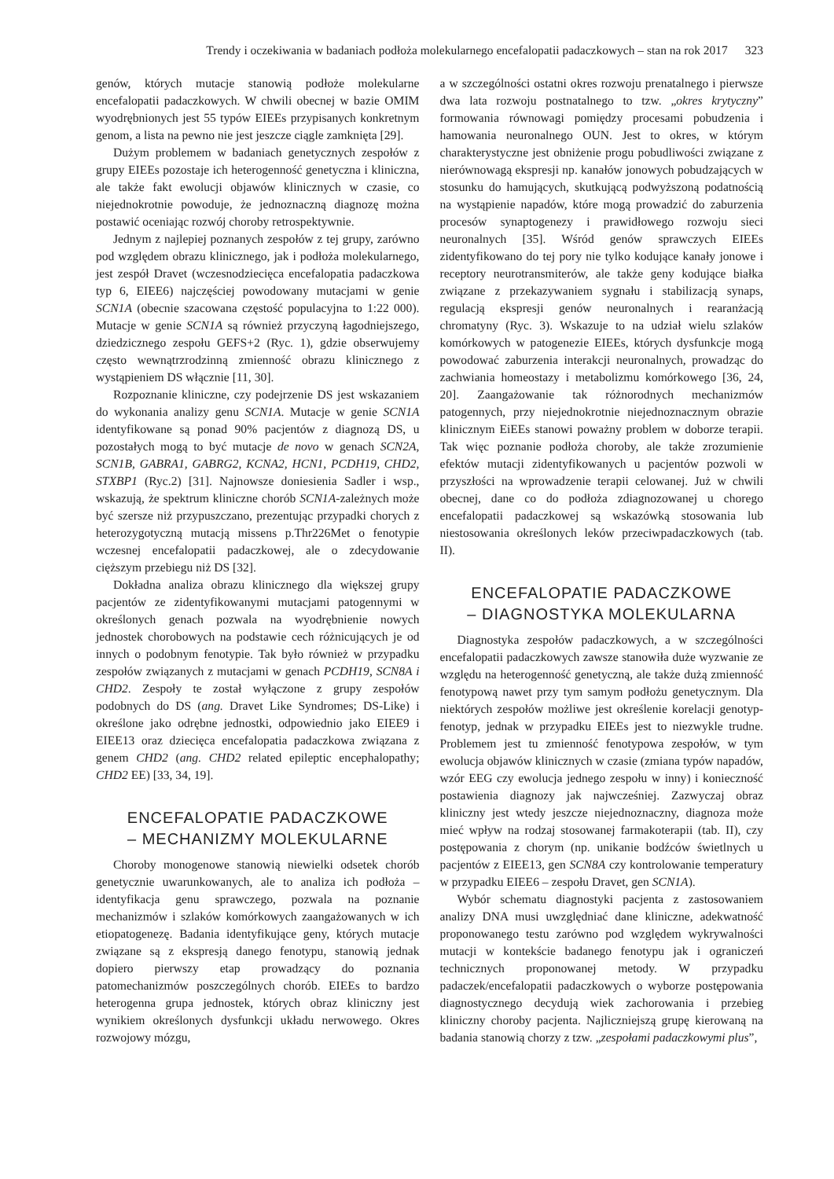Trendy i oczekiwania w badaniach podłoża molekularnego encefalopatii padaczkowych – stan na rok 2017 323
genów, których mutacje stanowią podłoże molekularne encefalopatii padaczkowych. W chwili obecnej w bazie OMIM wyodrębnionych jest 55 typów EIEEs przypisanych konkretnym genom, a lista na pewno nie jest jeszcze ciągle zamknięta [29].
Dużym problemem w badaniach genetycznych zespołów z grupy EIEEs pozostaje ich heterogenność genetyczna i kliniczna, ale także fakt ewolucji objawów klinicznych w czasie, co niejednokrotnie powoduje, że jednoznaczną diagnozę można postawić oceniając rozwój choroby retrospektywnie.
Jednym z najlepiej poznanych zespołów z tej grupy, zarówno pod względem obrazu klinicznego, jak i podłoża molekularnego, jest zespół Dravet (wczesnodziecięca encefalopatia padaczkowa typ 6, EIEE6) najczęściej powodowany mutacjami w genie SCN1A (obecnie szacowana częstość populacyjna to 1:22 000). Mutacje w genie SCN1A są również przyczyną łagodniejszego, dziedzicznego zespołu GEFS+2 (Ryc. 1), gdzie obserwujemy często wewnątrzrodzinną zmienność obrazu klinicznego z wystąpieniem DS włącznie [11, 30].
Rozpoznanie kliniczne, czy podejrzenie DS jest wskazaniem do wykonania analizy genu SCN1A. Mutacje w genie SCN1A identyfikowane są ponad 90% pacjentów z diagnozą DS, u pozostałych mogą to być mutacje de novo w genach SCN2A, SCN1B, GABRA1, GABRG2, KCNA2, HCN1, PCDH19, CHD2, STXBP1 (Ryc.2) [31]. Najnowsze doniesienia Sadler i wsp., wskazują, że spektrum kliniczne chorób SCN1A-zależnych może być szersze niż przypuszczano, prezentując przypadki chorych z heterozygotyczną mutacją missens p.Thr226Met o fenotypie wczesnej encefalopatii padaczkowej, ale o zdecydowanie cięższym przebiegu niż DS [32].
Dokładna analiza obrazu klinicznego dla większej grupy pacjentów ze zidentyfikowanymi mutacjami patogennymi w określonych genach pozwala na wyodrębnienie nowych jednostek chorobowych na podstawie cech różnicujących je od innych o podobnym fenotypie. Tak było również w przypadku zespołów związanych z mutacjami w genach PCDH19, SCN8A i CHD2. Zespoły te został wyłączone z grupy zespołów podobnych do DS (ang. Dravet Like Syndromes; DS-Like) i określone jako odrębne jednostki, odpowiednio jako EIEE9 i EIEE13 oraz dziecięca encefalopatia padaczkowa związana z genem CHD2 (ang. CHD2 related epileptic encephalopathy; CHD2 EE) [33, 34, 19].
ENCEFALOPATIE PADACZKOWE
– MECHANIZMY MOLEKULARNE
Choroby monogenowe stanowią niewielki odsetek chorób genetycznie uwarunkowanych, ale to analiza ich podłoża – identyfikacja genu sprawczego, pozwala na poznanie mechanizmów i szlaków komórkowych zaangażowanych w ich etiopatogenezę. Badania identyfikujące geny, których mutacje związane są z ekspresją danego fenotypu, stanowią jednak dopiero pierwszy etap prowadzący do poznania patomechanizmów poszczególnych chorób. EIEEs to bardzo heterogenna grupa jednostek, których obraz kliniczny jest wynikiem określonych dysfunkcji układu nerwowego. Okres rozwojowy mózgu,
a w szczególności ostatni okres rozwoju prenatalnego i pierwsze dwa lata rozwoju postnatalnego to tzw. „okres krytyczny” formowania równowagi pomiędzy procesami pobudzenia i hamowania neuronalnego OUN. Jest to okres, w którym charakterystyczne jest obniżenie progu pobudliwości związane z nierównowagą ekspresji np. kanałów jonowych pobudzających w stosunku do hamujących, skutkującą podwyższoną podatnością na wystąpienie napadów, które mogą prowadzić do zaburzenia procesów synaptogenezy i prawidłowego rozwoju sieci neuronalnych [35]. Wśród genów sprawczych EIEEs zidentyfikowano do tej pory nie tylko kodujące kanały jonowe i receptory neurotransmiterów, ale także geny kodujące białka związane z przekazywaniem sygnału i stabilizacją synaps, regulacją ekspresji genów neuronalnych i rearanżacją chromatyny (Ryc. 3). Wskazuje to na udział wielu szlaków komórkowych w patogenezie EIEEs, których dysfunkcje mogą powodować zaburzenia interakcji neuronalnych, prowadząc do zachwiania homeostazy i metabolizmu komórkowego [36, 24, 20]. Zaangażowanie tak różnorodnych mechanizmów patogennych, przy niejednokrotnie niejednoznacznym obrazie klinicznym EiEEs stanowi poważny problem w doborze terapii. Tak więc poznanie podłoża choroby, ale także zrozumienie efektów mutacji zidentyfikowanych u pacjentów pozwoli w przyszłości na wprowadzenie terapii celowanej. Już w chwili obecnej, dane co do podłoża zdiagnozowanej u chorego encefalopatii padaczkowej są wskazówką stosowania lub niestosowania określonych leków przeciwpadaczkowych (tab. II).
ENCEFALOPATIE PADACZKOWE
– DIAGNOSTYKA MOLEKULARNA
Diagnostyka zespołów padaczkowych, a w szczególności encefalopatii padaczkowych zawsze stanowiła duże wyzwanie ze względu na heterogenność genetyczną, ale także dużą zmienność fenotypową nawet przy tym samym podłożu genetycznym. Dla niektórych zespołów możliwe jest określenie korelacji genotyp-fenotyp, jednak w przypadku EIEEs jest to niezwykle trudne. Problemem jest tu zmienność fenotypowa zespołów, w tym ewolucja objawów klinicznych w czasie (zmiana typów napadów, wzór EEG czy ewolucja jednego zespołu w inny) i konieczność postawienia diagnozy jak najwcześniej. Zazwyczaj obraz kliniczny jest wtedy jeszcze niejednoznaczny, diagnoza może mieć wpływ na rodzaj stosowanej farmakoterapii (tab. II), czy postępowania z chorym (np. unikanie bodźców świetlnych u pacjentów z EIEE13, gen SCN8A czy kontrolowanie temperatury w przypadku EIEE6 – zespołu Dravet, gen SCN1A).
Wybór schematu diagnostyki pacjenta z zastosowaniem analizy DNA musi uwzględniać dane kliniczne, adekwatność proponowanego testu zarówno pod względem wykrywalności mutacji w kontekście badanego fenotypu jak i ograniczeń technicznych proponowanej metody. W przypadku padaczek/encefalopatii padaczkowych o wyborze postępowania diagnostycznego decydują wiek zachorowania i przebieg kliniczny choroby pacjenta. Najliczniejszą grupę kierowaną na badania stanowią chorzy z tzw. „zespołami padaczkowymi plus”,